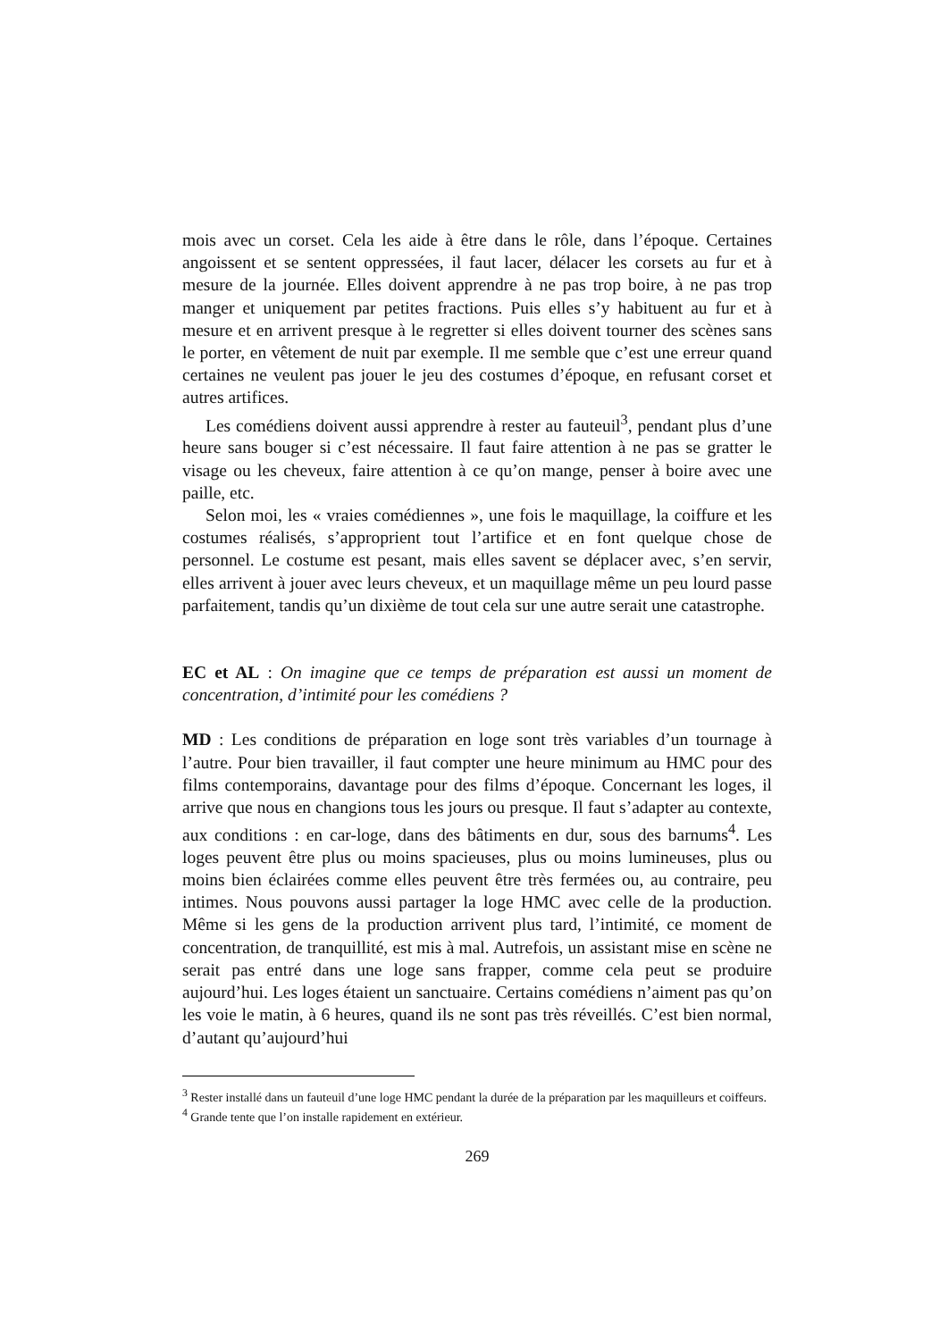mois avec un corset. Cela les aide à être dans le rôle, dans l’époque. Certaines angoissent et se sentent oppressées, il faut lacer, délacer les corsets au fur et à mesure de la journée. Elles doivent apprendre à ne pas trop boire, à ne pas trop manger et uniquement par petites fractions. Puis elles s’y habituent au fur et à mesure et en arrivent presque à le regretter si elles doivent tourner des scènes sans le porter, en vêtement de nuit par exemple. Il me semble que c’est une erreur quand certaines ne veulent pas jouer le jeu des costumes d’époque, en refusant corset et autres artifices.
Les comédiens doivent aussi apprendre à rester au fauteuil<sup>3</sup>, pendant plus d’une heure sans bouger si c’est nécessaire. Il faut faire attention à ne pas se gratter le visage ou les cheveux, faire attention à ce qu’on mange, penser à boire avec une paille, etc.
Selon moi, les « vraies comédiennes », une fois le maquillage, la coiffure et les costumes réalisés, s’approprient tout l’artifice et en font quelque chose de personnel. Le costume est pesant, mais elles savent se déplacer avec, s’en servir, elles arrivent à jouer avec leurs cheveux, et un maquillage même un peu lourd passe parfaitement, tandis qu’un dixième de tout cela sur une autre serait une catastrophe.
EC et AL : On imagine que ce temps de préparation est aussi un moment de concentration, d’intimité pour les comédiens ?
MD : Les conditions de préparation en loge sont très variables d’un tournage à l’autre. Pour bien travailler, il faut compter une heure minimum au HMC pour des films contemporains, davantage pour des films d’époque. Concernant les loges, il arrive que nous en changions tous les jours ou presque. Il faut s’adapter au contexte, aux conditions : en car-loge, dans des bâtiments en dur, sous des barnums<sup>4</sup>. Les loges peuvent être plus ou moins spacieuses, plus ou moins lumineuses, plus ou moins bien éclairées comme elles peuvent être très fermées ou, au contraire, peu intimes. Nous pouvons aussi partager la loge HMC avec celle de la production. Même si les gens de la production arrivent plus tard, l’intimité, ce moment de concentration, de tranquillité, est mis à mal. Autrefois, un assistant mise en scène ne serait pas entré dans une loge sans frapper, comme cela peut se produire aujourd’hui. Les loges étaient un sanctuaire. Certains comédiens n’aiment pas qu’on les voie le matin, à 6 heures, quand ils ne sont pas très réveillés. C’est bien normal, d’autant qu’aujourd’hui
<sup>3</sup> Rester installé dans un fauteuil d’une loge HMC pendant la durée de la préparation par les maquilleurs et coiffeurs.
<sup>4</sup> Grande tente que l’on installe rapidement en extérieur.
269